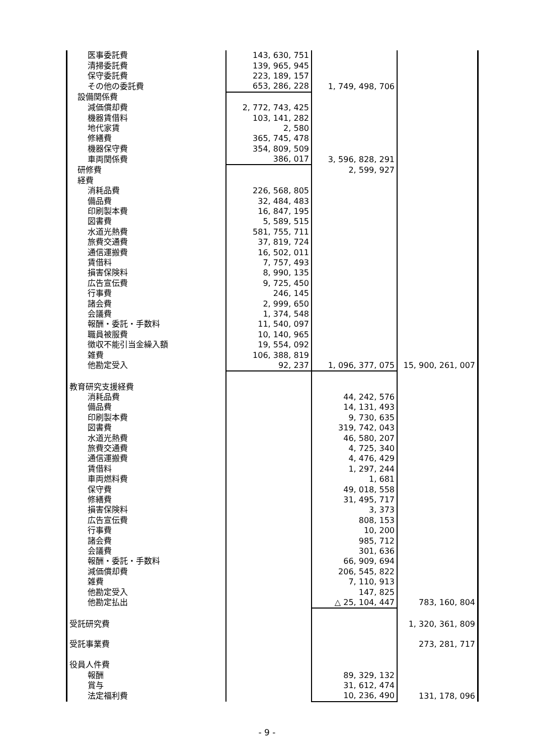| 医事委託費 | 143, 630, 751 | | |
| 清掃委託費 | 139, 965, 945 | | |
| 保守委託費 | 223, 189, 157 | | |
| その他の委託費 | 653, 286, 228 | 1, 749, 498, 706 | |
| 設備関係費 | | | |
| 減価償却費 | 2, 772, 743, 425 | | |
| 機器賃借料 | 103, 141, 282 | | |
| 地代家賃 | 2, 580 | | |
| 修繕費 | 365, 745, 478 | | |
| 機器保守費 | 354, 809, 509 | | |
| 車両関係費 | 386, 017 | 3, 596, 828, 291 | |
| 研修費 | | 2, 599, 927 | |
| 経費 | | | |
| 消耗品費 | 226, 568, 805 | | |
| 備品費 | 32, 484, 483 | | |
| 印刷製本費 | 16, 847, 195 | | |
| 図書費 | 5, 589, 515 | | |
| 水道光熱費 | 581, 755, 711 | | |
| 旅費交通費 | 37, 819, 724 | | |
| 通信運搬費 | 16, 502, 011 | | |
| 賃借料 | 7, 757, 493 | | |
| 損害保険料 | 8, 990, 135 | | |
| 広告宣伝費 | 9, 725, 450 | | |
| 行事費 | 246, 145 | | |
| 諸会費 | 2, 999, 650 | | |
| 会議費 | 1, 374, 548 | | |
| 報酬・委託・手数料 | 11, 540, 097 | | |
| 職員被服費 | 10, 140, 965 | | |
| 徴収不能引当金繰入額 | 19, 554, 092 | | |
| 雑費 | 106, 388, 819 | | |
| 他勘定受入 | 92, 237 | 1, 096, 377, 075 | 15, 900, 261, 007 |
| 教育研究支援経費 | | | |
| 消耗品費 | | 44, 242, 576 | |
| 備品費 | | 14, 131, 493 | |
| 印刷製本費 | | 9, 730, 635 | |
| 図書費 | | 319, 742, 043 | |
| 水道光熱費 | | 46, 580, 207 | |
| 旅費交通費 | | 4, 725, 340 | |
| 通信運搬費 | | 4, 476, 429 | |
| 賃借料 | | 1, 297, 244 | |
| 車両燃料費 | | 1, 681 | |
| 保守費 | | 49, 018, 558 | |
| 修繕費 | | 31, 495, 717 | |
| 損害保険料 | | 3, 373 | |
| 広告宣伝費 | | 808, 153 | |
| 行事費 | | 10, 200 | |
| 諸会費 | | 985, 712 | |
| 会議費 | | 301, 636 | |
| 報酬・委託・手数料 | | 66, 909, 694 | |
| 減価償却費 | | 206, 545, 822 | |
| 雑費 | | 7, 110, 913 | |
| 他勘定受入 | | 147, 825 | |
| 他勘定払出 | | △ 25, 104, 447 | 783, 160, 804 |
| 受託研究費 | | | 1, 320, 361, 809 |
| 受託事業費 | | | 273, 281, 717 |
| 役員人件費 | | | |
| 報酬 | | 89, 329, 132 | |
| 賞与 | | 31, 612, 474 | |
| 法定福利費 | | 10, 236, 490 | 131, 178, 096 |
- 9 -